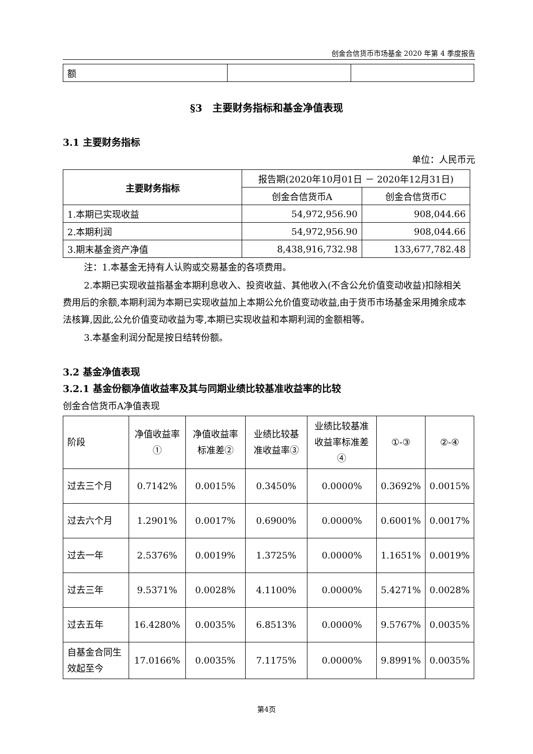创金合信货币市场基金 2020 年第 4 季度报告
| 额 | | |
§3　主要财务指标和基金净值表现
3.1 主要财务指标
单位：人民币元
| 主要财务指标 | 报告期(2020年10月01日 － 2020年12月31日) | |
| --- | --- | --- |
| | 创金合信货币A | 创金合信货币C |
| 1.本期已实现收益 | 54,972,956.90 | 908,044.66 |
| 2.本期利润 | 54,972,956.90 | 908,044.66 |
| 3.期末基金资产净值 | 8,438,916,732.98 | 133,677,782.48 |
注：1.本基金无持有人认购或交易基金的各项费用。
2.本期已实现收益指基金本期利息收入、投资收益、其他收入(不含公允价值变动收益)扣除相关费用后的余额,本期利润为本期已实现收益加上本期公允价值变动收益,由于货币市场基金采用摊余成本法核算,因此,公允价值变动收益为零,本期已实现收益和本期利润的金额相等。
3.本基金利润分配是按日结转份额。
3.2 基金净值表现
3.2.1 基金份额净值收益率及其与同期业绩比较基准收益率的比较
创金合信货币A净值表现
| 阶段 | 净值收益率① | 净值收益率标准差② | 业绩比较基准收益率③ | 业绩比较基准收益率标准差④ | ①-③ | ②-④ |
| 过去三个月 | 0.7142% | 0.0015% | 0.3450% | 0.0000% | 0.3692% | 0.0015% |
| 过去六个月 | 1.2901% | 0.0017% | 0.6900% | 0.0000% | 0.6001% | 0.0017% |
| 过去一年 | 2.5376% | 0.0019% | 1.3725% | 0.0000% | 1.1651% | 0.0019% |
| 过去三年 | 9.5371% | 0.0028% | 4.1100% | 0.0000% | 5.4271% | 0.0028% |
| 过去五年 | 16.4280% | 0.0035% | 6.8513% | 0.0000% | 9.5767% | 0.0035% |
| 自基金合同生效起至今 | 17.0166% | 0.0035% | 7.1175% | 0.0000% | 9.8991% | 0.0035% |
第4页